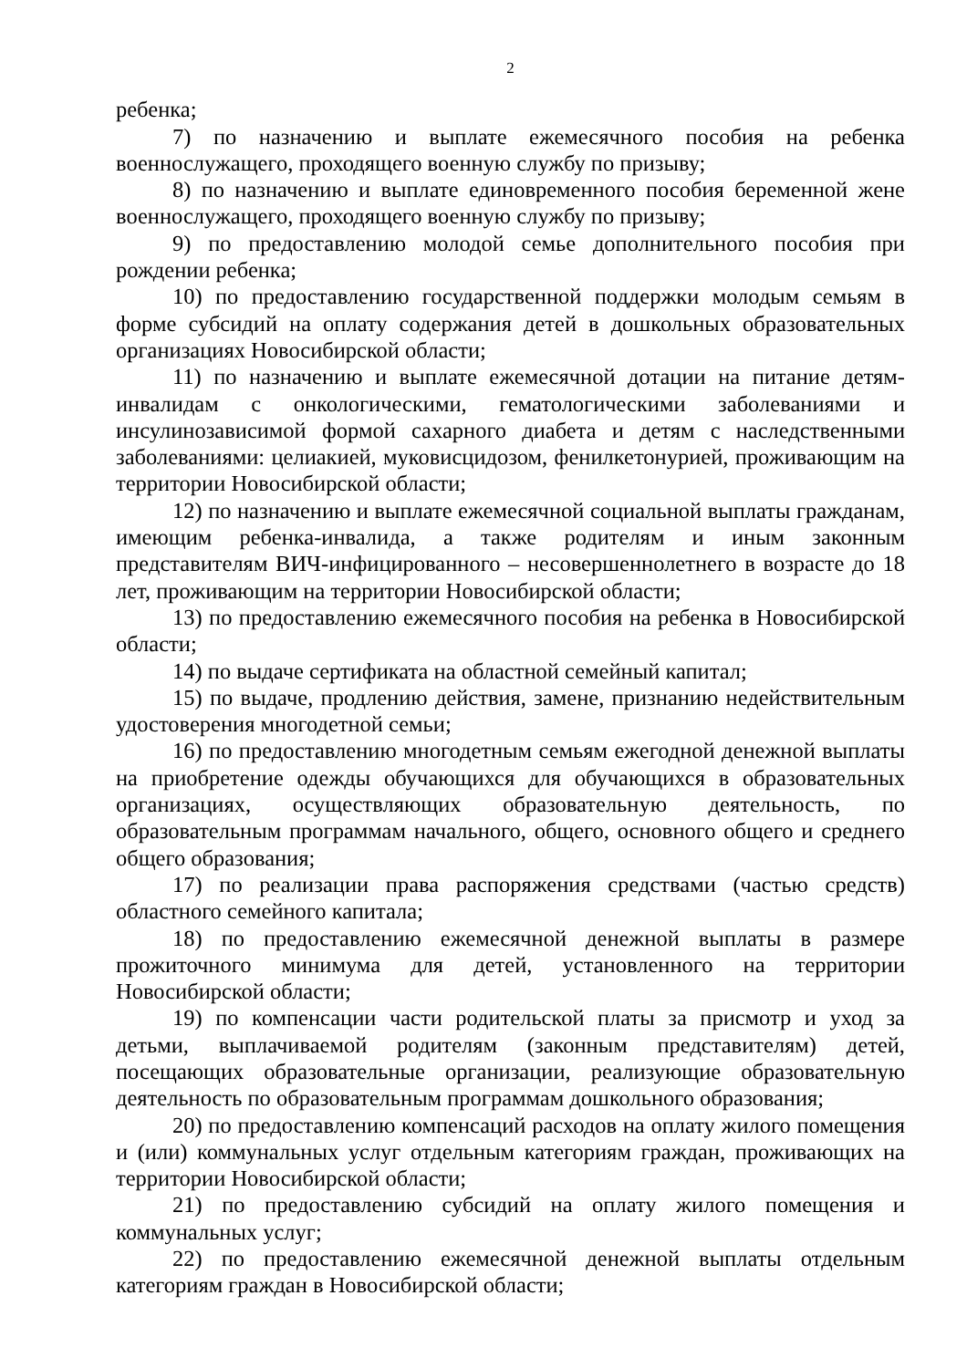2
ребенка;
7) по назначению и выплате ежемесячного пособия на ребенка военнослужащего, проходящего военную службу по призыву;
8) по назначению и выплате единовременного пособия беременной жене военнослужащего, проходящего военную службу по призыву;
9) по предоставлению молодой семье дополнительного пособия при рождении ребенка;
10) по предоставлению государственной поддержки молодым семьям в форме субсидий на оплату содержания детей в дошкольных образовательных организациях Новосибирской области;
11) по назначению и выплате ежемесячной дотации на питание детям-инвалидам с онкологическими, гематологическими заболеваниями и инсулинозависимой формой сахарного диабета и детям с наследственными заболеваниями: целиакией, муковисцидозом, фенилкетонурией, проживающим на территории Новосибирской области;
12) по назначению и выплате ежемесячной социальной выплаты гражданам, имеющим ребенка-инвалида, а также родителям и иным законным представителям ВИЧ-инфицированного – несовершеннолетнего в возрасте до 18 лет, проживающим на территории Новосибирской области;
13) по предоставлению ежемесячного пособия на ребенка в Новосибирской области;
14) по выдаче сертификата на областной семейный капитал;
15) по выдаче, продлению действия, замене, признанию недействительным удостоверения многодетной семьи;
16) по предоставлению многодетным семьям ежегодной денежной выплаты на приобретение одежды обучающихся для обучающихся в образовательных организациях, осуществляющих образовательную деятельность, по образовательным программам начального, общего, основного общего и среднего общего образования;
17) по реализации права распоряжения средствами (частью средств) областного семейного капитала;
18) по предоставлению ежемесячной денежной выплаты в размере прожиточного минимума для детей, установленного на территории Новосибирской области;
19) по компенсации части родительской платы за присмотр и уход за детьми, выплачиваемой родителям (законным представителям) детей, посещающих образовательные организации, реализующие образовательную деятельность по образовательным программам дошкольного образования;
20) по предоставлению компенсаций расходов на оплату жилого помещения и (или) коммунальных услуг отдельным категориям граждан, проживающих на территории Новосибирской области;
21) по предоставлению субсидий на оплату жилого помещения и коммунальных услуг;
22) по предоставлению ежемесячной денежной выплаты отдельным категориям граждан в Новосибирской области;